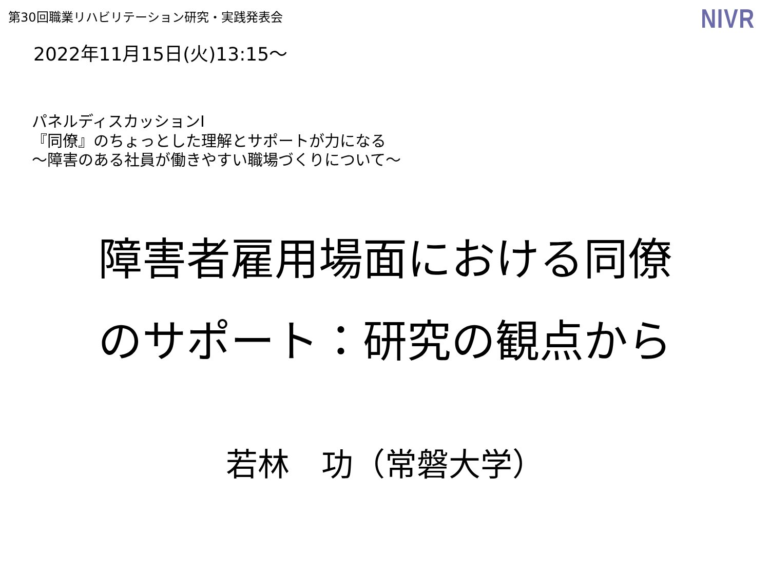第30回職業リハビリテーション研究・実践発表会
NIVR
2022年11月15日(火)13:15～
パネルディスカッションⅠ
『同僚』のちょっとした理解とサポートが力になる
～障害のある社員が働きやすい職場づくりについて～
障害者雇用場面における同僚
のサポート：研究の観点から
若林　功（常磐大学）